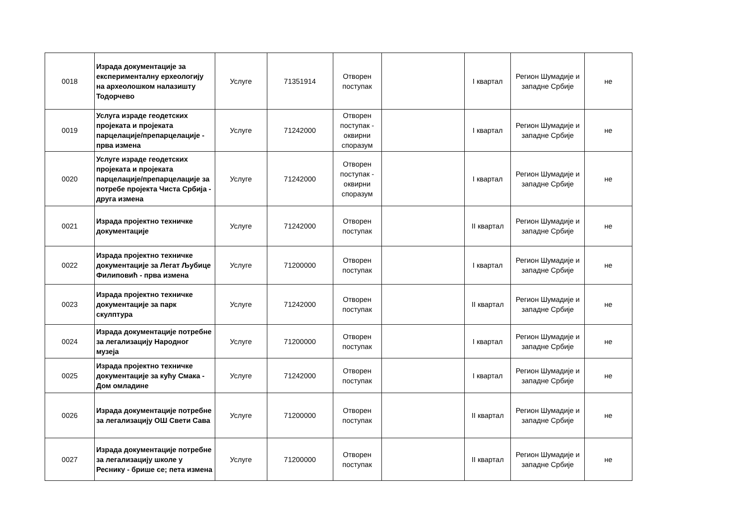| 0018 | Израда документације за експерименталну ерхеологију на археолошком налазишту Тодорчево | Услуге | 71351914 | Отворен поступак | | I квартал | Регион Шумадије и западне Србије | не |
| 0019 | Услуга израде геодетских пројеката и пројеката парцелације/препарцелације - прва измена | Услуге | 71242000 | Отворен поступак - оквирни споразум | | I квартал | Регион Шумадије и западне Србије | не |
| 0020 | Услуге израде геодетских пројеката и пројеката парцелације/препарцелације за потребе пројекта Чиста Србија - друга измена | Услуге | 71242000 | Отворен поступак - оквирни споразум | | I квартал | Регион Шумадије и западне Србије | не |
| 0021 | Израда пројектно техничке документације | Услуге | 71242000 | Отворен поступак | | II квартал | Регион Шумадије и западне Србије | не |
| 0022 | Израда пројектно техничке документације за Легат Љубице Филиповић - прва измена | Услуге | 71200000 | Отворен поступак | | I квартал | Регион Шумадије и западне Србије | не |
| 0023 | Израда пројектно техничке документације за парк скулптура | Услуге | 71242000 | Отворен поступак | | II квартал | Регион Шумадије и западне Србије | не |
| 0024 | Израда документације потребне за легализацију Народног музеја | Услуге | 71200000 | Отворен поступак | | I квартал | Регион Шумадије и западне Србије | не |
| 0025 | Израда пројектно техничке документације за кућу Смака - Дом омладине | Услуге | 71242000 | Отворен поступак | | I квартал | Регион Шумадије и западне Србије | не |
| 0026 | Израда документације потребне за легализацију ОШ Свети Сава | Услуге | 71200000 | Отворен поступак | | II квартал | Регион Шумадије и западне Србије | не |
| 0027 | Израда документације потребне за легализацију школе у Реснику - брише се; пета измена | Услуге | 71200000 | Отворен поступак | | II квартал | Регион Шумадије и западне Србије | не |